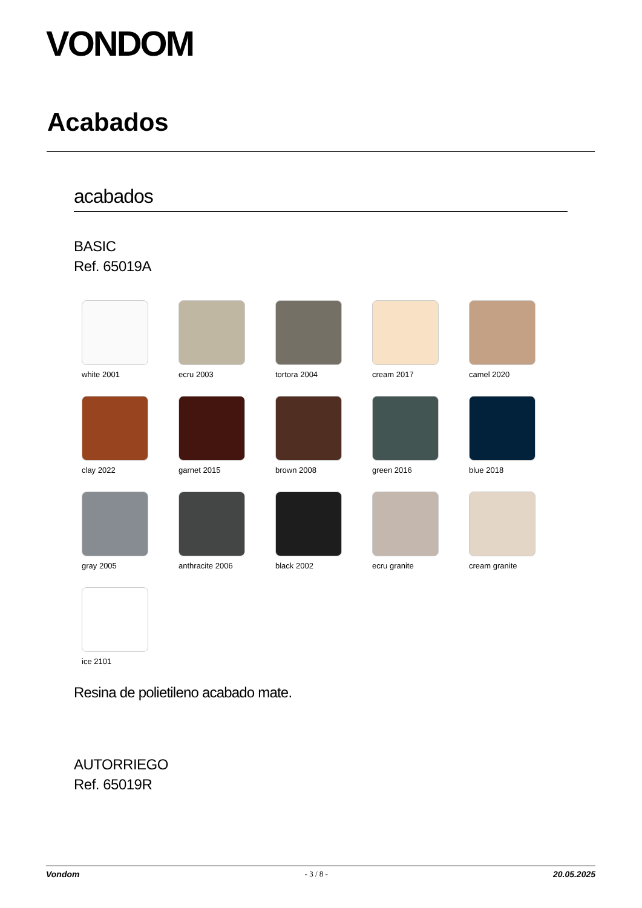VONDOM
Acabados
acabados
BASIC
Ref. 65019A
white 2001
ecru 2003
tortora 2004
cream 2017
camel 2020
clay 2022
garnet 2015
brown 2008
green 2016
blue 2018
gray 2005
anthracite 2006
black 2002
ecru granite
cream granite
ice 2101
Resina de polietileno acabado mate.
AUTORRIEGO
Ref. 65019R
Vondom - 3 / 8 - 20.05.2025